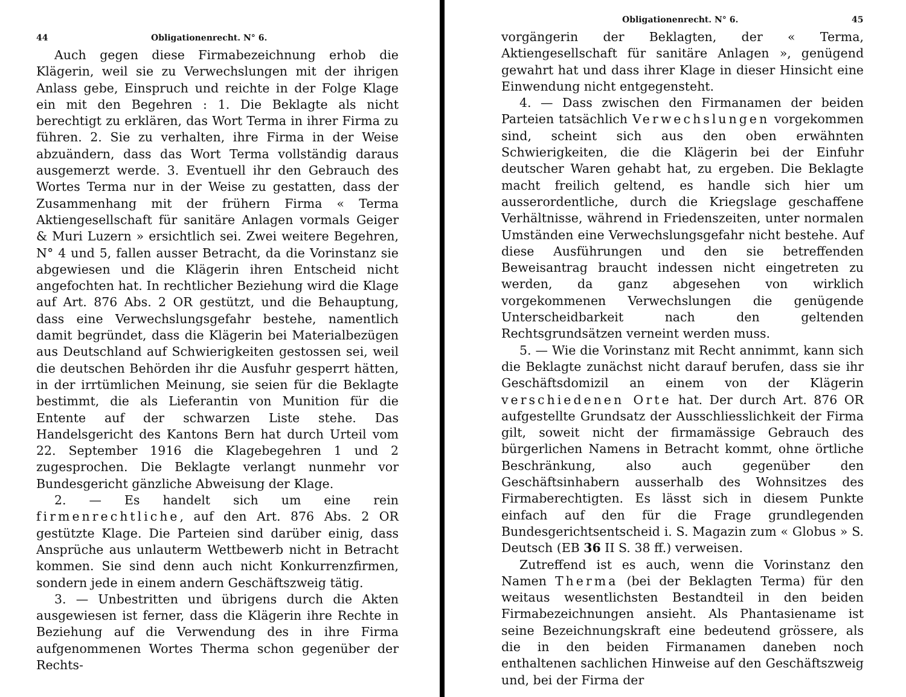44 Obligationenrecht. N° 6.
Auch gegen diese Firmabezeichnung erhob die Klägerin, weil sie zu Verwechslungen mit der ihrigen Anlass gebe, Einspruch und reichte in der Folge Klage ein mit den Begehren : 1. Die Beklagte als nicht berechtigt zu erklären, das Wort Terma in ihrer Firma zu führen. 2. Sie zu verhalten, ihre Firma in der Weise abzuändern, dass das Wort Terma vollständig daraus ausgemerzt werde. 3. Eventuell ihr den Gebrauch des Wortes Terma nur in der Weise zu gestatten, dass der Zusammenhang mit der frühern Firma « Terma Aktiengesellschaft für sanitäre Anlagen vormals Geiger & Muri Luzern » ersichtlich sei. Zwei weitere Begehren, N° 4 und 5, fallen ausser Betracht, da die Vorinstanz sie abgewiesen und die Klägerin ihren Entscheid nicht angefochten hat. In rechtlicher Beziehung wird die Klage auf Art. 876 Abs. 2 OR gestützt, und die Behauptung, dass eine Verwechslungsgefahr bestehe, namentlich damit begründet, dass die Klägerin bei Materialbezügen aus Deutschland auf Schwierigkeiten gestossen sei, weil die deutschen Behörden ihr die Ausfuhr gesperrt hätten, in der irrtümlichen Meinung, sie seien für die Beklagte bestimmt, die als Lieferantin von Munition für die Entente auf der schwarzen Liste stehe. Das Handelsgericht des Kantons Bern hat durch Urteil vom 22. September 1916 die Klagebegehren 1 und 2 zugesprochen. Die Beklagte verlangt nunmehr vor Bundesgericht gänzliche Abweisung der Klage.
2. — Es handelt sich um eine rein firmenrechtliche, auf den Art. 876 Abs. 2 OR gestützte Klage. Die Parteien sind darüber einig, dass Ansprüche aus unlauterm Wettbewerb nicht in Betracht kommen. Sie sind denn auch nicht Konkurrenzfirmen, sondern jede in einem andern Geschäftszweig tätig.
3. — Unbestritten und übrigens durch die Akten ausgewiesen ist ferner, dass die Klägerin ihre Rechte in Beziehung auf die Verwendung des in ihre Firma aufgenommenen Wortes Therma schon gegenüber der Rechts-
Obligationenrecht. N° 6. 45
vorgängerin der Beklagten, der « Terma, Aktiengesellschaft für sanitäre Anlagen », genügend gewahrt hat und dass ihrer Klage in dieser Hinsicht eine Einwendung nicht entgegensteht.
4. — Dass zwischen den Firmanamen der beiden Parteien tatsächlich Verwechslungen vorgekommen sind, scheint sich aus den oben erwähnten Schwierigkeiten, die die Klägerin bei der Einfuhr deutscher Waren gehabt hat, zu ergeben. Die Beklagte macht freilich geltend, es handle sich hier um ausserordentliche, durch die Kriegslage geschaffene Verhältnisse, während in Friedenszeiten, unter normalen Umständen eine Verwechslungsgefahr nicht bestehe. Auf diese Ausführungen und den sie betreffenden Beweisantrag braucht indessen nicht eingetreten zu werden, da ganz abgesehen von wirklich vorgekommenen Verwechslungen die genügende Unterscheidbarkeit nach den geltenden Rechtsgrundsätzen verneint werden muss.
5. — Wie die Vorinstanz mit Recht annimmt, kann sich die Beklagte zunächst nicht darauf berufen, dass sie ihr Geschäftsdomizil an einem von der Klägerin verschiedenen Orte hat. Der durch Art. 876 OR aufgestellte Grundsatz der Ausschliesslichkeit der Firma gilt, soweit nicht der firmamässige Gebrauch des bürgerlichen Namens in Betracht kommt, ohne örtliche Beschränkung, also auch gegenüber den Geschäftsinhabern ausserhalb des Wohnsitzes des Firmaberechtigten. Es lässt sich in diesem Punkte einfach auf den für die Frage grundlegenden Bundesgerichtsentscheid i. S. Magazin zum « Globus » S. Deutsch (EB 36 II S. 38 ff.) verweisen.
Zutreffend ist es auch, wenn die Vorinstanz den Namen Therma (bei der Beklagten Terma) für den weitaus wesentlichsten Bestandteil in den beiden Firmabezeichnungen ansieht. Als Phantasiename ist seine Bezeichnungskraft eine bedeutend grössere, als die in den beiden Firmanamen daneben noch enthaltenen sachlichen Hinweise auf den Geschäftszweig und, bei der Firma der